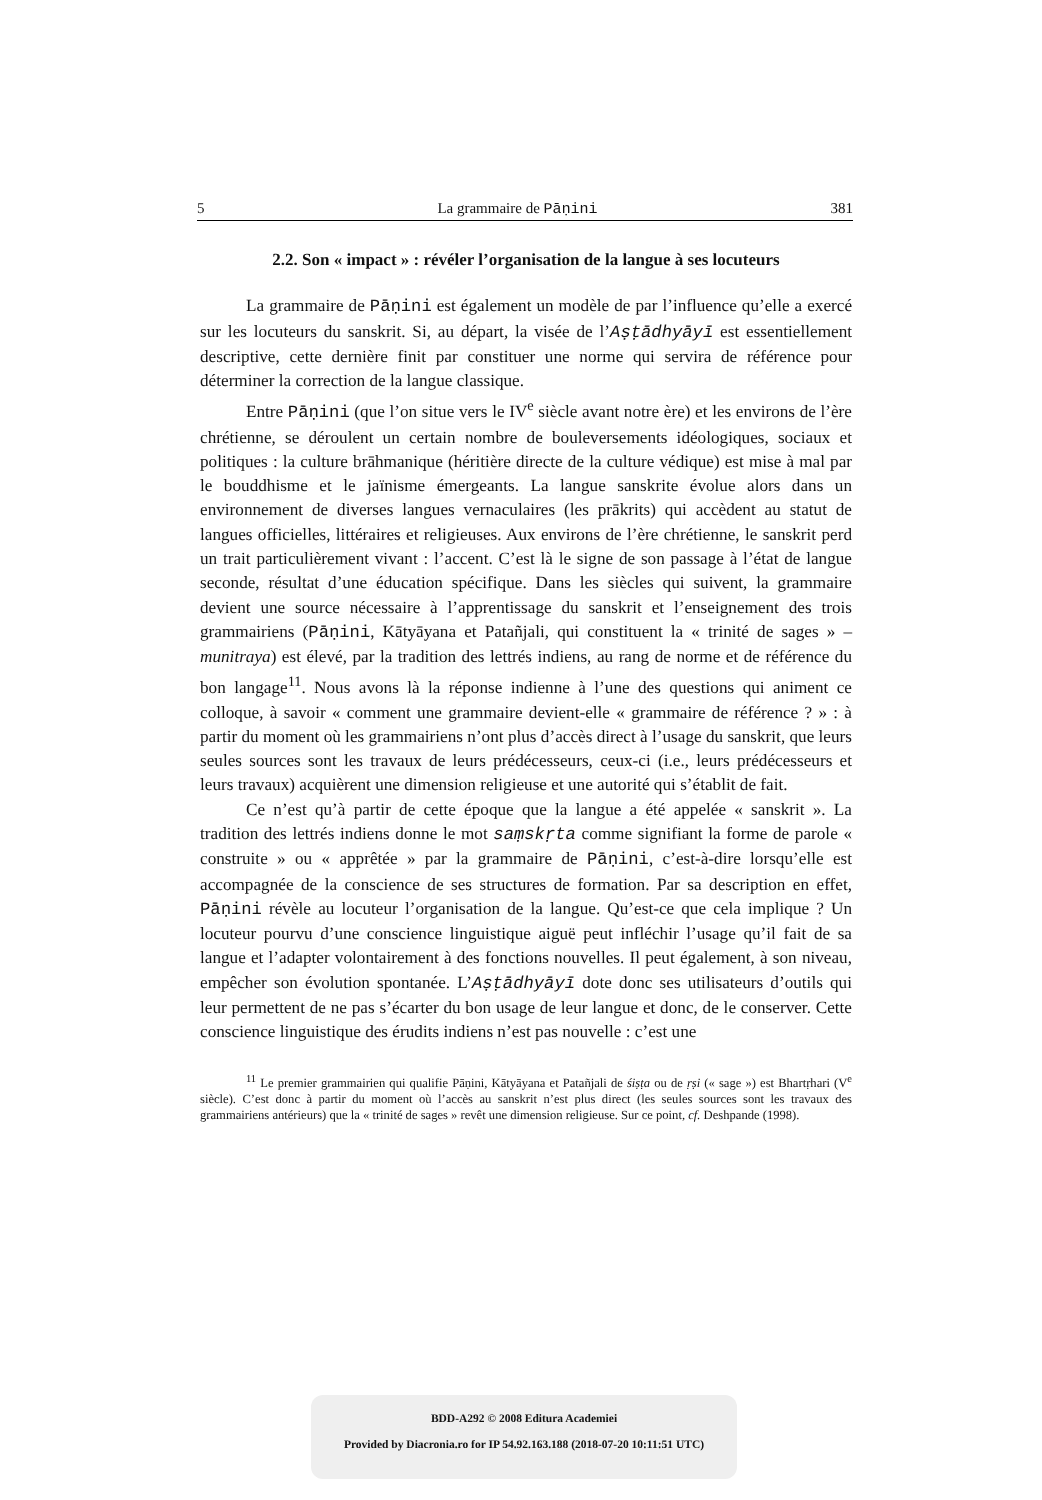5 La grammaire de Pāṇini 381
2.2. Son « impact » : révéler l’organisation de la langue à ses locuteurs
La grammaire de Pāṇini est également un modèle de par l’influence qu’elle a exercé sur les locuteurs du sanskrit. Si, au départ, la visée de l’Aṣṭādhyāyī est essentiellement descriptive, cette dernière finit par constituer une norme qui servira de référence pour déterminer la correction de la langue classique.
Entre Pāṇini (que l’on situe vers le IV<sup>e</sup> siècle avant notre ère) et les environs de l’ère chrétienne, se déroulent un certain nombre de bouleversements idéologiques, sociaux et politiques : la culture brāhmanique (héritière directe de la culture védique) est mise à mal par le bouddhisme et le jaïnisme émergeants. La langue sanskrite évolue alors dans un environnement de diverses langues vernaculaires (les prākrits) qui accèdent au statut de langues officielles, littéraires et religieuses. Aux environs de l’ère chrétienne, le sanskrit perd un trait particulièrement vivant : l’accent. C’est là le signe de son passage à l’état de langue seconde, résultat d’une éducation spécifique. Dans les siècles qui suivent, la grammaire devient une source nécessaire à l’apprentissage du sanskrit et l’enseignement des trois grammairiens (Pāṇini, Kātyāyana et Patañjali, qui constituent la « trinité de sages » – munitraya) est élevé, par la tradition des lettrés indiens, au rang de norme et de référence du bon langage<sup>11</sup>. Nous avons là la réponse indienne à l’une des questions qui animent ce colloque, à savoir « comment une grammaire devient-elle « grammaire de référence ? » : à partir du moment où les grammairiens n’ont plus d’accès direct à l’usage du sanskrit, que leurs seules sources sont les travaux de leurs prédécesseurs, ceux-ci (i.e., leurs prédécesseurs et leurs travaux) acquièrent une dimension religieuse et une autorité qui s’établit de fait.
Ce n’est qu’à partir de cette époque que la langue a été appelée « sanskrit ». La tradition des lettrés indiens donne le mot saṃskṛta comme signifiant la forme de parole « construite » ou « apprêtée » par la grammaire de Pāṇini, c’est-à-dire lorsqu’elle est accompagnée de la conscience de ses structures de formation. Par sa description en effet, Pāṇini révèle au locuteur l’organisation de la langue. Qu’est-ce que cela implique ? Un locuteur pourvu d’une conscience linguistique aiguë peut infléchir l’usage qu’il fait de sa langue et l’adapter volontairement à des fonctions nouvelles. Il peut également, à son niveau, empêcher son évolution spontanée. L’Aṣṭādhyāyī dote donc ses utilisateurs d’outils qui leur permettent de ne pas s’écarter du bon usage de leur langue et donc, de le conserver. Cette conscience linguistique des érudits indiens n’est pas nouvelle : c’est une
<sup>11</sup> Le premier grammairien qui qualifie Pāṇini, Kātyāyana et Patañjali de śiṣṭa ou de ṛṣi (« sage ») est Bhartṛhari (V<sup>e</sup> siècle). C’est donc à partir du moment où l’accès au sanskrit n’est plus direct (les seules sources sont les travaux des grammairiens antérieurs) que la « trinité de sages » revêt une dimension religieuse. Sur ce point, cf. Deshpande (1998).
BDD-A292 © 2008 Editura Academiei
Provided by Diacronia.ro for IP 54.92.163.188 (2018-07-20 10:11:51 UTC)